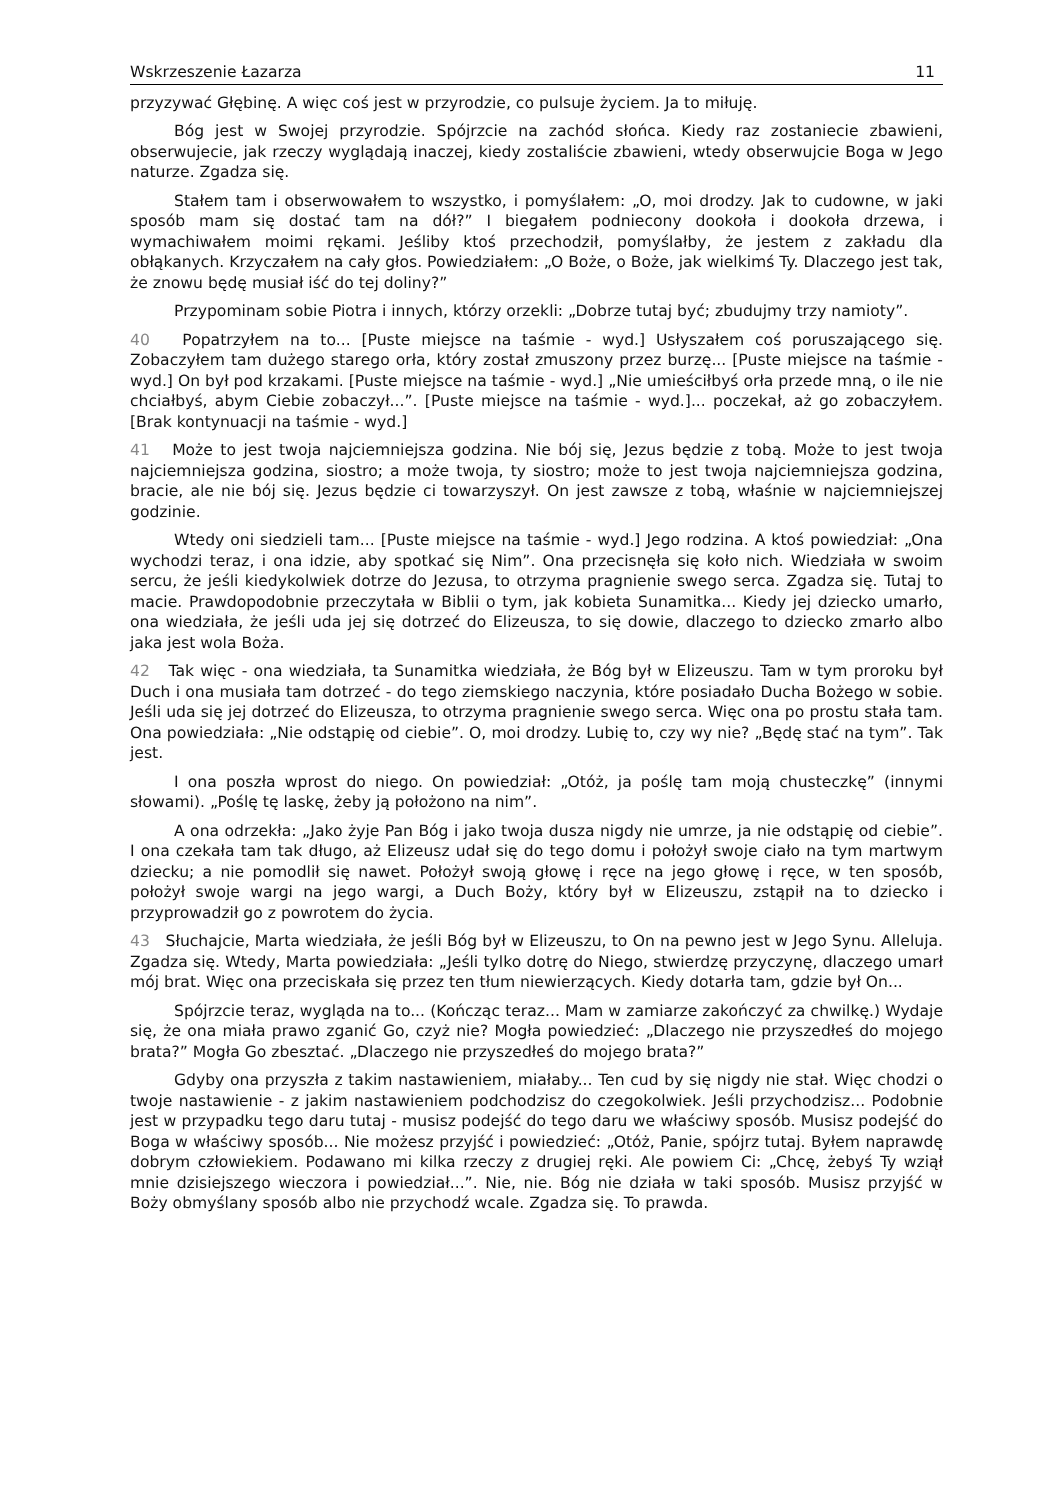Wskrzeszenie Łazarza 11
przyzywać Głębinę. A więc coś jest w przyrodzie, co pulsuje życiem. Ja to miłuję.
Bóg jest w Swojej przyrodzie. Spójrzcie na zachód słońca. Kiedy raz zostaniecie zbawieni, obserwujecie, jak rzeczy wyglądają inaczej, kiedy zostaliście zbawieni, wtedy obserwujcie Boga w Jego naturze. Zgadza się.
Stałem tam i obserwowałem to wszystko, i pomyślałem: „O, moi drodzy. Jak to cudowne, w jaki sposób mam się dostać tam na dół?” I biegałem podniecony dookoła i dookoła drzewa, i wymachiwałem moimi rękami. Jeśliby ktoś przechodził, pomyślałby, że jestem z zakładu dla obłąkanych. Krzyczałem na cały głos. Powiedziałem: „O Boże, o Boże, jak wielkimś Ty. Dlaczego jest tak, że znowu będę musiał iść do tej doliny?”
Przypominam sobie Piotra i innych, którzy orzekli: „Dobrze tutaj być; zbudujmy trzy namioty”.
40 Popatrzyłem na to... [Puste miejsce na taśmie - wyd.] Usłyszałem coś poruszającego się. Zobaczyłem tam dużego starego orła, który został zmuszony przez burzę... [Puste miejsce na taśmie - wyd.] On był pod krzakami. [Puste miejsce na taśmie - wyd.] „Nie umieściłbyś orła przede mną, o ile nie chciałbyś, abym Ciebie zobaczył...”. [Puste miejsce na taśmie - wyd.]... poczekał, aż go zobaczyłem. [Brak kontynuacji na taśmie - wyd.]
41 Może to jest twoja najciemniejsza godzina. Nie bój się, Jezus będzie z tobą. Może to jest twoja najciemniejsza godzina, siostro; a może twoja, ty siostro; może to jest twoja najciemniejsza godzina, bracie, ale nie bój się. Jezus będzie ci towarzyszył. On jest zawsze z tobą, właśnie w najciemniejszej godzinie.
Wtedy oni siedzieli tam... [Puste miejsce na taśmie - wyd.] Jego rodzina. A ktoś powiedział: „Ona wychodzi teraz, i ona idzie, aby spotkać się Nim”. Ona przecisnęła się koło nich. Wiedziała w swoim sercu, że jeśli kiedykolwiek dotrze do Jezusa, to otrzyma pragnienie swego serca. Zgadza się. Tutaj to macie. Prawdopodobnie przeczytała w Biblii o tym, jak kobieta Sunamitka... Kiedy jej dziecko umarło, ona wiedziała, że jeśli uda jej się dotrzeć do Elizeusza, to się dowie, dlaczego to dziecko zmarło albo jaka jest wola Boża.
42 Tak więc - ona wiedziała, ta Sunamitka wiedziała, że Bóg był w Elizeuszu. Tam w tym proroku był Duch i ona musiała tam dotrzeć - do tego ziemskiego naczynia, które posiadało Ducha Bożego w sobie. Jeśli uda się jej dotrzeć do Elizeusza, to otrzyma pragnienie swego serca. Więc ona po prostu stała tam. Ona powiedziała: „Nie odstąpię od ciebie”. O, moi drodzy. Lubię to, czy wy nie? „Będę stać na tym”. Tak jest.
I ona poszła wprost do niego. On powiedział: „Otóż, ja poślę tam moją chusteczkę” (innymi słowami). „Poślę tę laskę, żeby ją położono na nim”.
A ona odrzekła: „Jako żyje Pan Bóg i jako twoja dusza nigdy nie umrze, ja nie odstąpię od ciebie”. I ona czekała tam tak długo, aż Elizeusz udał się do tego domu i położył swoje ciało na tym martwym dziecku; a nie pomodlił się nawet. Położył swoją głowę i ręce na jego głowę i ręce, w ten sposób, położył swoje wargi na jego wargi, a Duch Boży, który był w Elizeuszu, zstąpił na to dziecko i przyprowadził go z powrotem do życia.
43 Słuchajcie, Marta wiedziała, że jeśli Bóg był w Elizeuszu, to On na pewno jest w Jego Synu. Alleluja. Zgadza się. Wtedy, Marta powiedziała: „Jeśli tylko dotrę do Niego, stwierdzę przyczynę, dlaczego umarł mój brat. Więc ona przeciskała się przez ten tłum niewierzących. Kiedy dotarła tam, gdzie był On...
Spójrzcie teraz, wygląda na to... (Kończąc teraz... Mam w zamiarze zakończyć za chwilkę.) Wydaje się, że ona miała prawo zganić Go, czyż nie? Mogła powiedzieć: „Dlaczego nie przyszedłeś do mojego brata?” Mogła Go zbesztać. „Dlaczego nie przyszedłeś do mojego brata?”
Gdyby ona przyszła z takim nastawieniem, miałaby... Ten cud by się nigdy nie stał. Więc chodzi o twoje nastawienie - z jakim nastawieniem podchodzisz do czegokolwiek. Jeśli przychodzisz... Podobnie jest w przypadku tego daru tutaj - musisz podejść do tego daru we właściwy sposób. Musisz podejść do Boga w właściwy sposób... Nie możesz przyjść i powiedzieć: „Otóż, Panie, spójrz tutaj. Byłem naprawdę dobrym człowiekiem. Podawano mi kilka rzeczy z drugiej ręki. Ale powiem Ci: „Chcę, żebyś Ty wziął mnie dzisiejszego wieczora i powiedział...”. Nie, nie. Bóg nie działa w taki sposób. Musisz przyjść w Boży obmyślany sposób albo nie przychodź wcale. Zgadza się. To prawda.